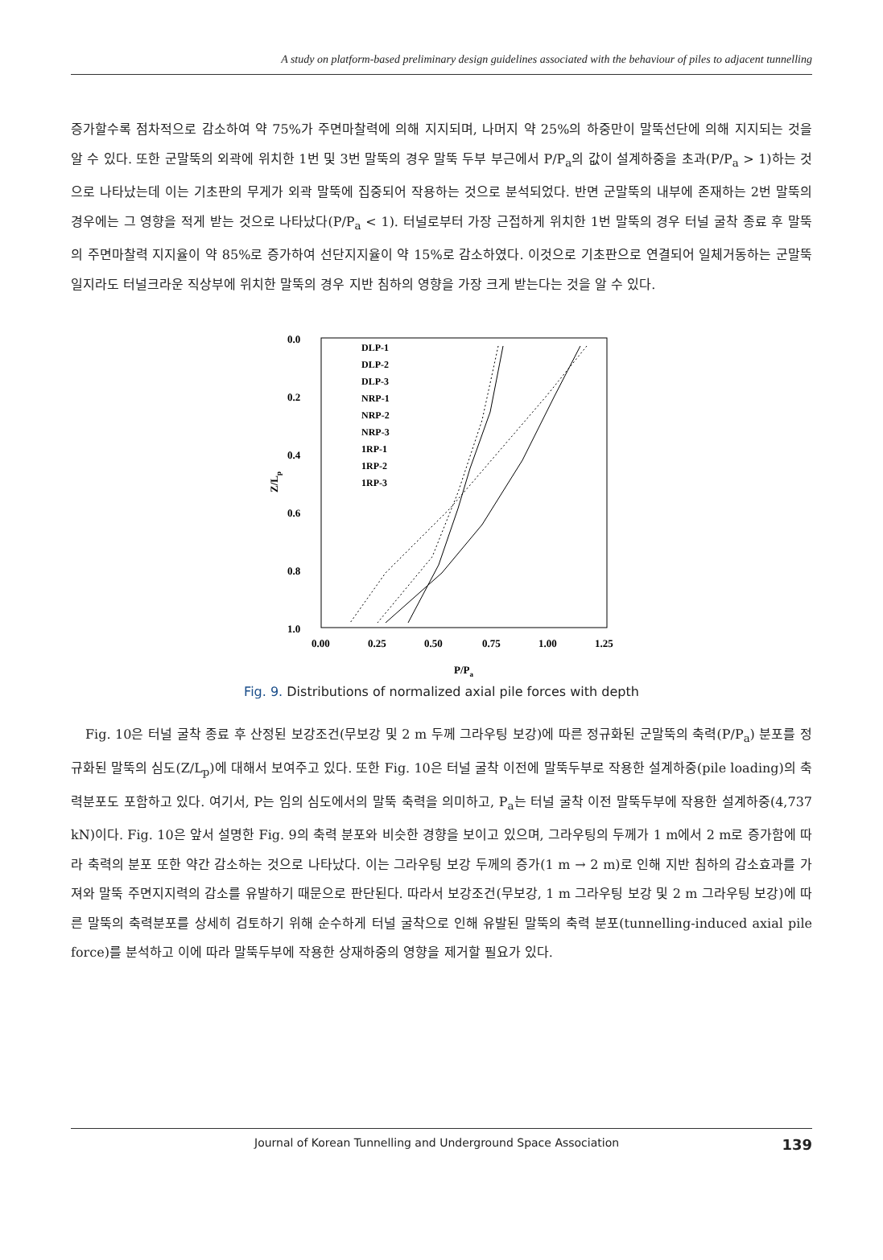A study on platform-based preliminary design guidelines associated with the behaviour of piles to adjacent tunnelling
증가할수록 점차적으로 감소하여 약 75%가 주면마찰력에 의해 지지되며, 나머지 약 25%의 하중만이 말뚝선단에 의해 지지되는 것을 알 수 있다. 또한 군말뚝의 외곽에 위치한 1번 및 3번 말뚝의 경우 말뚝 두부 부근에서 P/P<sub>a</sub>의 값이 설계하중을 초과(P/P<sub>a</sub> > 1)하는 것으로 나타났는데 이는 기초판의 무게가 외곽 말뚝에 집중되어 작용하는 것으로 분석되었다. 반면 군말뚝의 내부에 존재하는 2번 말뚝의 경우에는 그 영향을 적게 받는 것으로 나타났다(P/P<sub>a</sub> < 1). 터널로부터 가장 근접하게 위치한 1번 말뚝의 경우 터널 굴착 종료 후 말뚝의 주면마찰력 지지율이 약 85%로 증가하여 선단지지율이 약 15%로 감소하였다. 이것으로 기초판으로 연결되어 일체거동하는 군말뚝일지라도 터널크라운 직상부에 위치한 말뚝의 경우 지반 침하의 영향을 가장 크게 받는다는 것을 알 수 있다.
0.0
0.2
0.4
0.6
0.8
1.0
0.00
0.25
0.50
0.75
1.00
1.25
P/Pa
Z/Lp
DLP-1
DLP-2
DLP-3
NRP-1
NRP-2
NRP-3
1RP-1
1RP-2
1RP-3
Fig. 9. Distributions of normalized axial pile forces with depth
Fig. 10은 터널 굴착 종료 후 산정된 보강조건(무보강 및 2 m 두께 그라우팅 보강)에 따른 정규화된 군말뚝의 축력(P/P<sub>a</sub>) 분포를 정규화된 말뚝의 심도(Z/L<sub>p</sub>)에 대해서 보여주고 있다. 또한 Fig. 10은 터널 굴착 이전에 말뚝두부로 작용한 설계하중(pile loading)의 축력분포도 포함하고 있다. 여기서, P는 임의 심도에서의 말뚝 축력을 의미하고, P<sub>a</sub>는 터널 굴착 이전 말뚝두부에 작용한 설계하중(4,737 kN)이다. Fig. 10은 앞서 설명한 Fig. 9의 축력 분포와 비슷한 경향을 보이고 있으며, 그라우팅의 두께가 1 m에서 2 m로 증가함에 따라 축력의 분포 또한 약간 감소하는 것으로 나타났다. 이는 그라우팅 보강 두께의 증가(1 m → 2 m)로 인해 지반 침하의 감소효과를 가져와 말뚝 주면지지력의 감소를 유발하기 때문으로 판단된다. 따라서 보강조건(무보강, 1 m 그라우팅 보강 및 2 m 그라우팅 보강)에 따른 말뚝의 축력분포를 상세히 검토하기 위해 순수하게 터널 굴착으로 인해 유발된 말뚝의 축력 분포(tunnelling-induced axial pile force)를 분석하고 이에 따라 말뚝두부에 작용한 상재하중의 영향을 제거할 필요가 있다.
Journal of Korean Tunnelling and Underground Space Association 139